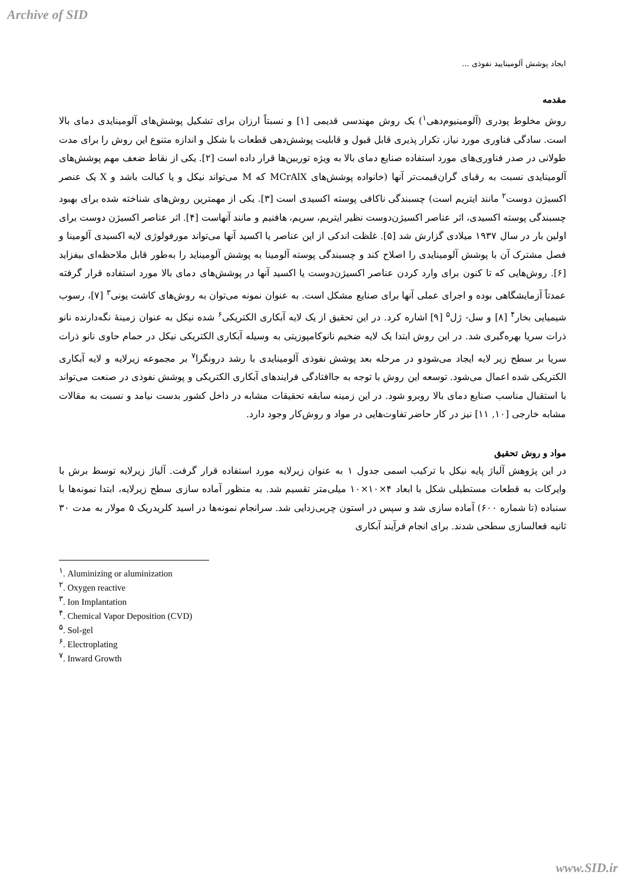Archive of SID
ایجاد پوشش آلومینایید نفوذی ...
مقدمه
روش مخلوط پودری (آلومینیوم‌دهی<sup>۱</sup>) یک روش مهندسی قدیمی [۱] و نسبتاً ارزان برای تشکیل پوشش‌های آلومینایدی دمای بالا است. سادگی فناوری مورد نیاز، تکرار پذیری قابل قبول و قابلیت پوشش‌دهی قطعات با شکل و اندازه متنوع این روش را برای مدت طولانی در صدر فناوری‌های مورد استفاده صنایع دمای بالا به ویژه توربین‌ها قرار داده است [۲]. یکی از نقاط ضعف مهم پوشش‌های آلومینایدی نسبت به رقبای گران‌قیمت‌تر آنها (خانواده پوشش‌های MCrAlX که M می‌تواند نیکل و یا کبالت باشد و X یک عنصر اکسیژن دوست<sup>۲</sup> مانند ایتریم است) چسبندگی ناکافی پوسته اکسیدی است [۳]. یکی از مهمترین روش‌های شناخته شده برای بهبود چسبندگی پوسته اکسیدی، اثر عناصر اکسیژن‌دوست نظیر ایتریم، سریم، هافنیم و مانند آنهاست [۴]. اثر عناصر اکسیژن دوست برای اولین بار در سال ۱۹۳۷ میلادی گزارش شد [۵]. غلظت اندکی از این عناصر یا اکسید آنها می‌تواند مورفولوژی لایه اکسیدی آلومینا و فصل مشترک آن با پوشش آلومینایدی را اصلاح کند و چسبندگی پوسته آلومینا به پوشش آلومیناید را به‌طور قابل ملاحظه‌ای بیفزاید [۶]. روش‌هایی که تا کنون برای وارد کردن عناصر اکسیژن‌دوست یا اکسید آنها در پوشش‌های دمای بالا مورد استفاده قرار گرفته عمدتاً آزمایشگاهی بوده و اجرای عملی آنها برای صنایع مشکل است. به عنوان نمونه می‌توان به روش‌های کاشت یونی<sup>۳</sup> [۷]، رسوب شیمیایی بخار<sup>۴</sup> [۸] و سل- ژل<sup>۵</sup> [۹] اشاره کرد. در این تحقیق از یک لایه آبکاری الکتریکی<sup>۶</sup> شده نیکل به عنوان زمینهٔ نگه‌دارنده نانو ذرات سریا بهره‌گیری شد. در این روش ابتدا یک لایه ضخیم نانوکامپوزیتی به وسیله آبکاری الکتریکی نیکل در حمام حاوی نانو ذرات سریا بر سطح زیر لایه ایجاد می‌شودو در مرحله بعد پوشش نفوذی آلومینایدی با رشد درونگرا<sup>۷</sup> بر مجموعه زیرلایه و لایه آبکاری الکتریکی شده اعمال می‌شود. توسعه این روش با توجه به جاافتادگی فرایندهای آبکاری الکتریکی و پوشش نفوذی در صنعت می‌تواند با استقبال مناسب صنایع دمای بالا روبرو شود. در این زمینه سابقه تحقیقات مشابه در داخل کشور بدست نیامد و نسبت به مقالات مشابه خارجی [۱۰, ۱۱] نیز در کار حاضر تفاوت‌هایی در مواد و روش‌کار وجود دارد.
مواد و روش تحقیق
در این پژوهش آلیاژ پایه نیکل با ترکیب اسمی جدول ۱ به عنوان زیرلایه مورد استفاده قرار گرفت. آلیاژ زیرلایه توسط برش با وایرکات به قطعات مستطیلی شکل با ابعاد ۴×۱۰×۱۰ میلی‌متر تقسیم شد. به منظور آماده سازی سطح زیرلایه، ابتدا نمونه‌ها با سنباده (تا شماره ۶۰۰) آماده سازی شد و سپس در استون چربی‌زدایی شد. سرانجام نمونه‌ها در اسید کلریدریک ۵ مولار به مدت ۳۰ ثانیه فعالسازی سطحی شدند. برای انجام فرآیند آبکاری
<sup>۱</sup>. Aluminizing or aluminization
<sup>۲</sup>. Oxygen reactive
<sup>۳</sup>. Ion Implantation
<sup>۴</sup>. Chemical Vapor Deposition (CVD)
<sup>۵</sup>. Sol-gel
<sup>۶</sup>. Electroplating
<sup>۷</sup>. Inward Growth
www.SID.ir